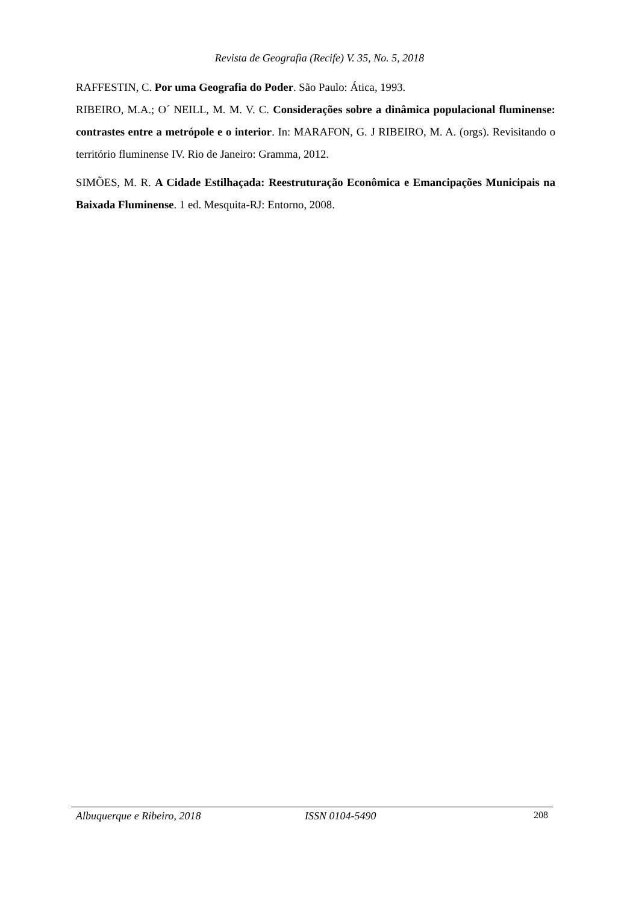Revista de Geografia (Recife) V. 35, No. 5, 2018
RAFFESTIN, C. Por uma Geografia do Poder. São Paulo: Ática, 1993.
RIBEIRO, M.A.; O´ NEILL, M. M. V. C. Considerações sobre a dinâmica populacional fluminense: contrastes entre a metrópole e o interior. In: MARAFON, G. J RIBEIRO, M. A. (orgs). Revisitando o território fluminense IV. Rio de Janeiro: Gramma, 2012.
SIMÕES, M. R. A Cidade Estilhaçada: Reestruturação Econômica e Emancipações Municipais na Baixada Fluminense. 1 ed. Mesquita-RJ: Entorno, 2008.
Albuquerque e Ribeiro, 2018 ISSN 0104-5490 208